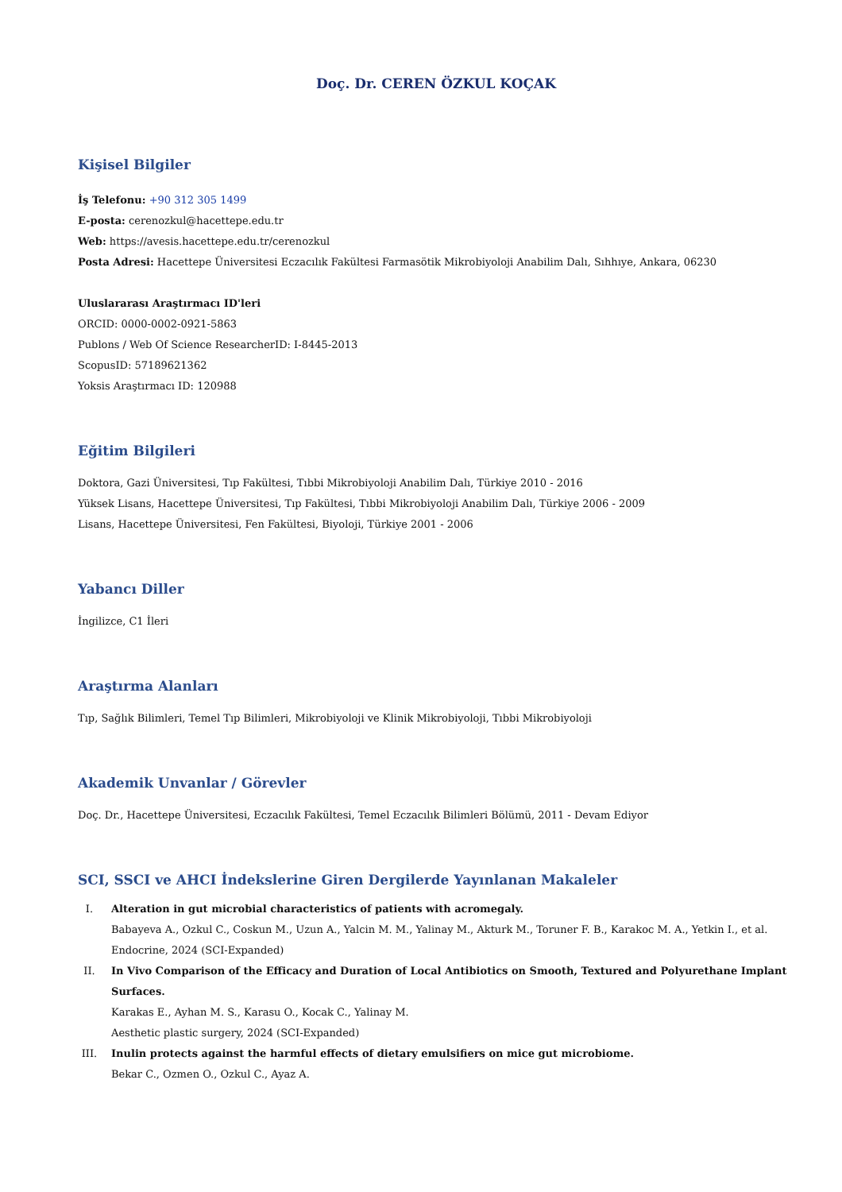Doç. Dr. CEREN ÖZKUL KOÇAK
Kişisel Bilgiler
İş Telefonu: +90 312 305 1499
E-posta: cerenozkul@hacettepe.edu.tr
Web: https://avesis.hacettepe.edu.tr/cerenozkul
Posta Adresi: Hacettepe Üniversitesi Eczacılık Fakültesi Farmasötik Mikrobiyoloji Anabilim Dalı, Sıhhıye, Ankara, 06230
Uluslararası Araştırmacı ID'leri
ORCID: 0000-0002-0921-5863
Publons / Web Of Science ResearcherID: I-8445-2013
ScopusID: 57189621362
Yoksis Araştırmacı ID: 120988
Eğitim Bilgileri
Doktora, Gazi Üniversitesi, Tıp Fakültesi, Tıbbi Mikrobiyoloji Anabilim Dalı, Türkiye 2010 - 2016
Yüksek Lisans, Hacettepe Üniversitesi, Tıp Fakültesi, Tıbbi Mikrobiyoloji Anabilim Dalı, Türkiye 2006 - 2009
Lisans, Hacettepe Üniversitesi, Fen Fakültesi, Biyoloji, Türkiye 2001 - 2006
Yabancı Diller
İngilizce, C1 İleri
Araştırma Alanları
Tıp, Sağlık Bilimleri, Temel Tıp Bilimleri, Mikrobiyoloji ve Klinik Mikrobiyoloji, Tıbbi Mikrobiyoloji
Akademik Unvanlar / Görevler
Doç. Dr., Hacettepe Üniversitesi, Eczacılık Fakültesi, Temel Eczacılık Bilimleri Bölümü, 2011 - Devam Ediyor
SCI, SSCI ve AHCI İndekslerine Giren Dergilerde Yayınlanan Makaleler
I. Alteration in gut microbial characteristics of patients with acromegaly.
Babayeva A., Ozkul C., Coskun M., Uzun A., Yalcin M. M., Yalinay M., Akturk M., Toruner F. B., Karakoc M. A., Yetkin I., et al.
Endocrine, 2024 (SCI-Expanded)
II. In Vivo Comparison of the Efficacy and Duration of Local Antibiotics on Smooth, Textured and Polyurethane Implant Surfaces.
Karakas E., Ayhan M. S., Karasu O., Kocak C., Yalinay M.
Aesthetic plastic surgery, 2024 (SCI-Expanded)
III. Inulin protects against the harmful effects of dietary emulsifiers on mice gut microbiome.
Bekar C., Ozmen O., Ozkul C., Ayaz A.